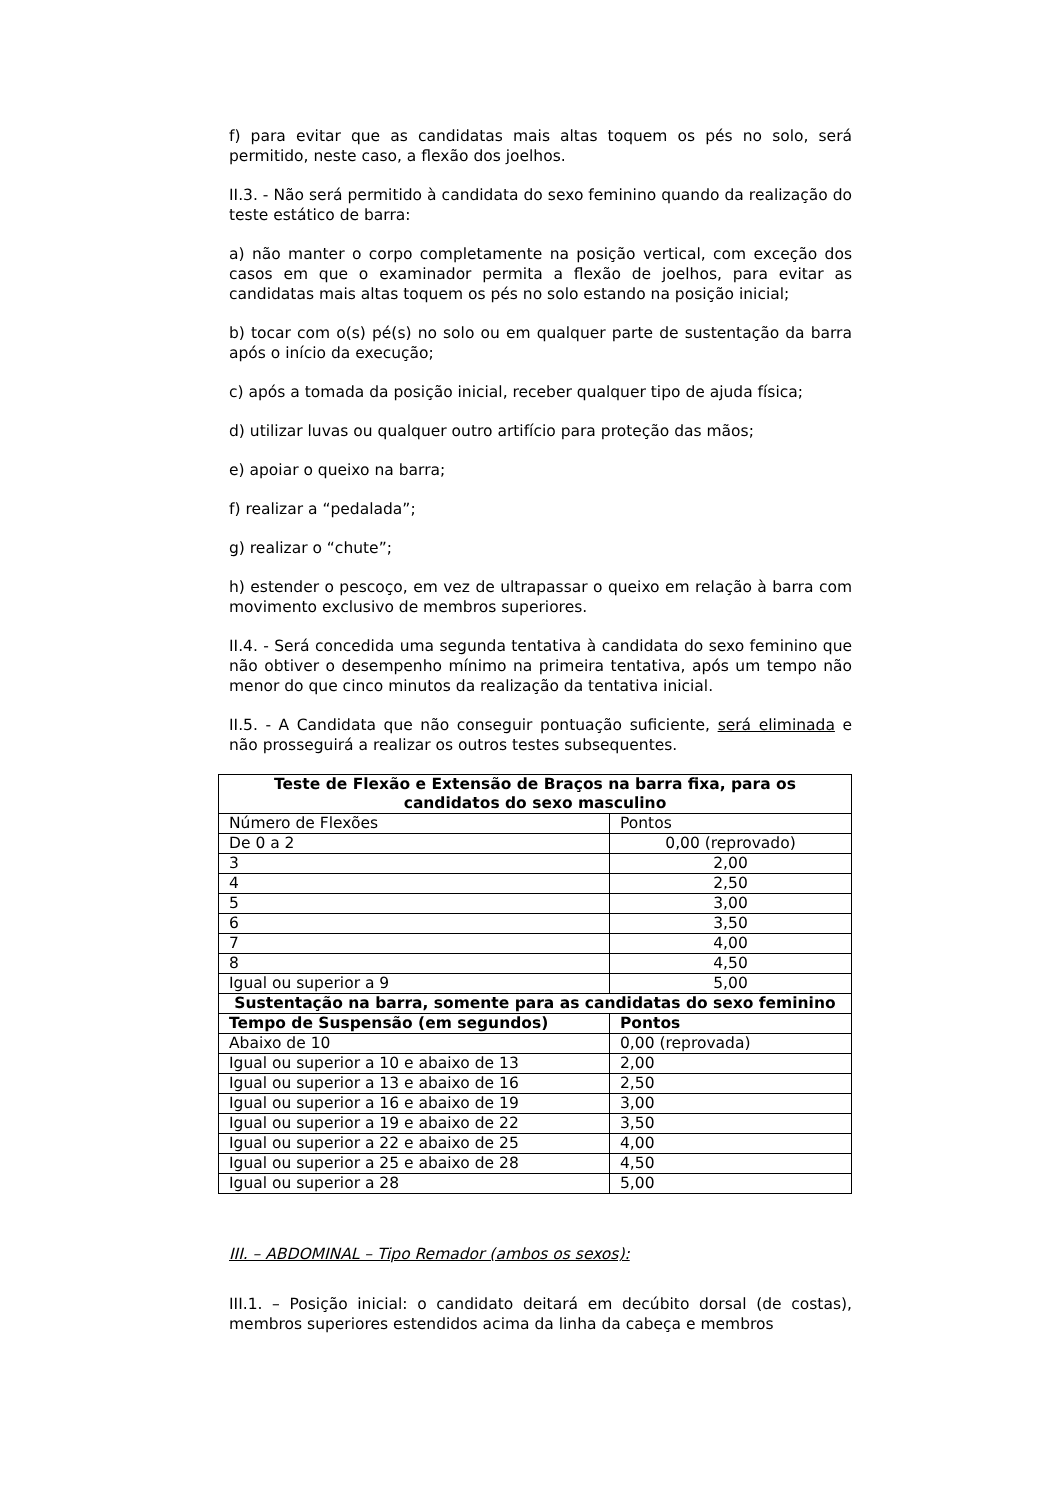f) para evitar que as candidatas mais altas toquem os pés no solo, será permitido, neste caso, a flexão dos joelhos.
II.3. - Não será permitido à candidata do sexo feminino quando da realização do teste estático de barra:
a) não manter o corpo completamente na posição vertical, com exceção dos casos em que o examinador permita a flexão de joelhos, para evitar as candidatas mais altas toquem os pés no solo estando na posição inicial;
b) tocar com o(s) pé(s) no solo ou em qualquer parte de sustentação da barra após o início da execução;
c) após a tomada da posição inicial, receber qualquer tipo de ajuda física;
d) utilizar luvas ou qualquer outro artifício para proteção das mãos;
e) apoiar o queixo na barra;
f) realizar a “pedalada”;
g) realizar o “chute”;
h) estender o pescoço, em vez de ultrapassar o queixo em relação à barra com movimento exclusivo de membros superiores.
II.4. - Será concedida uma segunda tentativa à candidata do sexo feminino que não obtiver o desempenho mínimo na primeira tentativa, após um tempo não menor do que cinco minutos da realização da tentativa inicial.
II.5. - A Candidata que não conseguir pontuação suficiente, será eliminada e não prosseguirá a realizar os outros testes subsequentes.
| Teste de Flexão e Extensão de Braços na barra fixa, para os candidatos do sexo masculino | |
| --- | --- |
| Número de Flexões | Pontos |
| De 0 a 2 | 0,00 (reprovado) |
| 3 | 2,00 |
| 4 | 2,50 |
| 5 | 3,00 |
| 6 | 3,50 |
| 7 | 4,00 |
| 8 | 4,50 |
| Igual ou superior a 9 | 5,00 |
| Sustentação na barra, somente para as candidatas do sexo feminino | |
| Tempo de Suspensão (em segundos) | Pontos |
| Abaixo de 10 | 0,00 (reprovada) |
| Igual ou superior a 10 e abaixo de 13 | 2,00 |
| Igual ou superior a 13 e abaixo de 16 | 2,50 |
| Igual ou superior a 16 e abaixo de 19 | 3,00 |
| Igual ou superior a 19 e abaixo de 22 | 3,50 |
| Igual ou superior a 22 e abaixo de 25 | 4,00 |
| Igual ou superior a 25 e abaixo de 28 | 4,50 |
| Igual ou superior a 28 | 5,00 |
III. – ABDOMINAL – Tipo Remador (ambos os sexos):
III.1. – Posição inicial: o candidato deitará em decúbito dorsal (de costas), membros superiores estendidos acima da linha da cabeça e membros